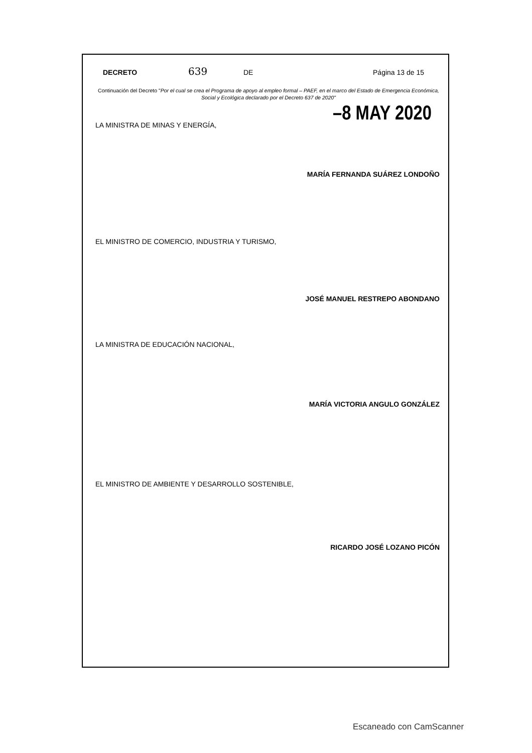DECRETO 639 DE Página 13 de 15
Continuación del Decreto "Por el cual se crea el Programa de apoyo al empleo formal – PAEF, en el marco del Estado de Emergencia Económica, Social y Ecológica declarado por el Decreto 637 de 2020"
–8 MAY 2020
LA MINISTRA DE MINAS Y ENERGÍA,
MARÍA FERNANDA SUÁREZ LONDOÑO
EL MINISTRO DE COMERCIO, INDUSTRIA Y TURISMO,
JOSÉ MANUEL RESTREPO ABONDANO
LA MINISTRA DE EDUCACIÓN NACIONAL,
MARÍA VICTORIA ANGULO GONZÁLEZ
EL MINISTRO DE AMBIENTE Y DESARROLLO SOSTENIBLE,
RICARDO JOSÉ LOZANO PICÓN
Escaneado con CamScanner